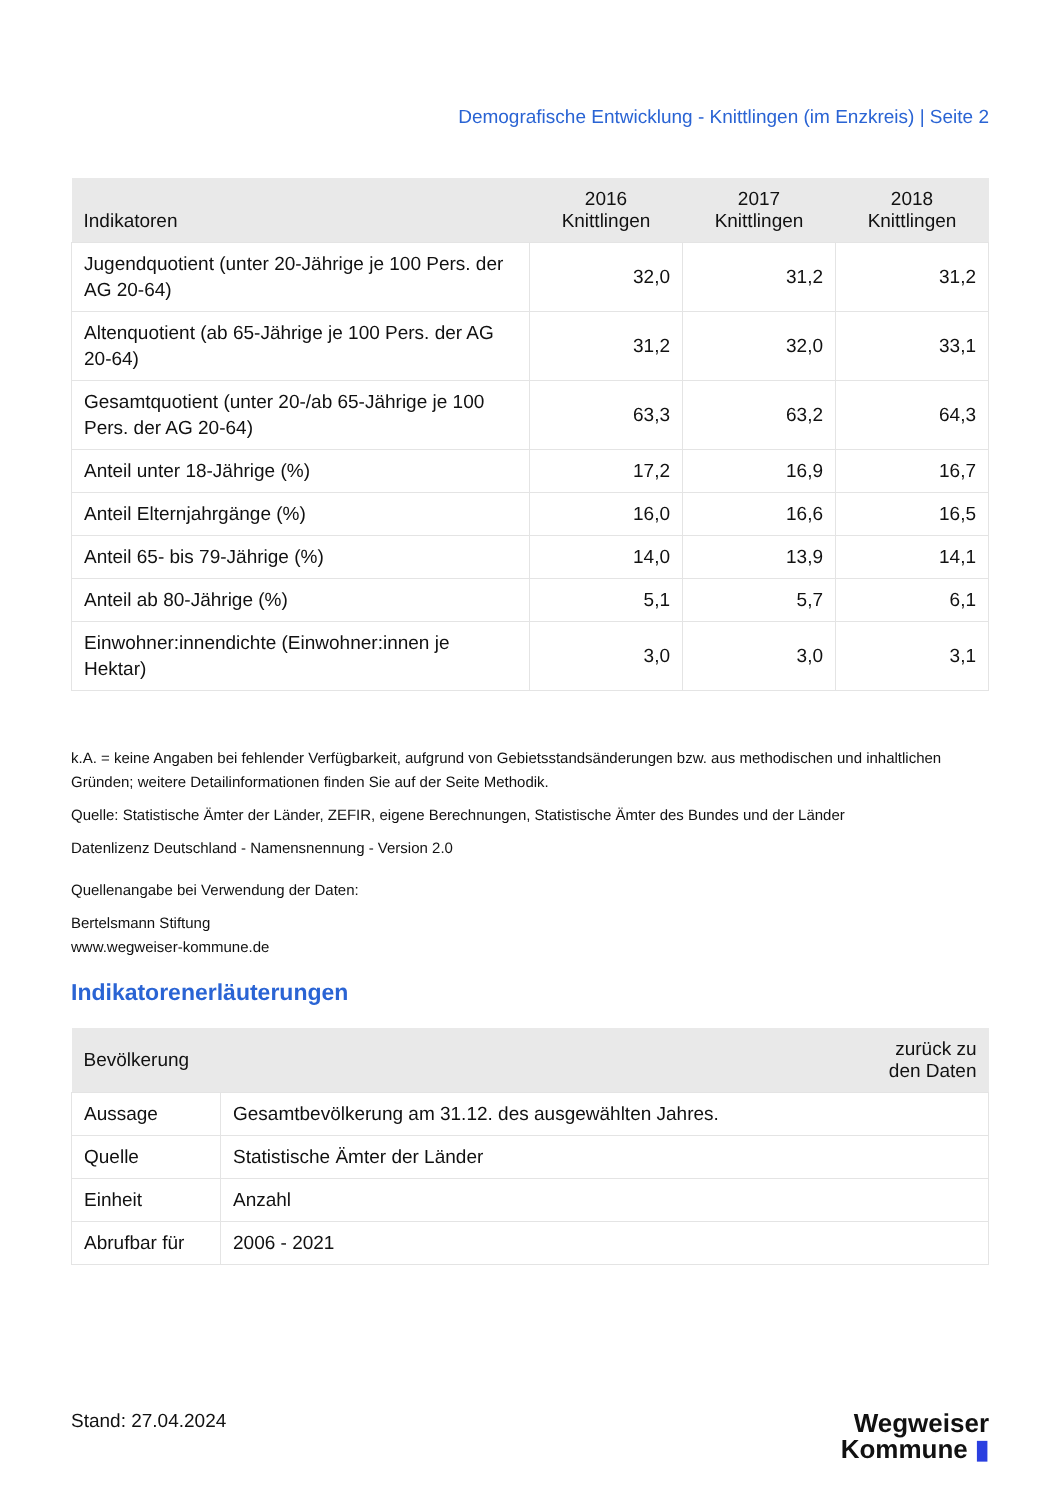Demografische Entwicklung - Knittlingen (im Enzkreis) | Seite 2
| Indikatoren | 2016 Knittlingen | 2017 Knittlingen | 2018 Knittlingen |
| --- | --- | --- | --- |
| Jugendquotient (unter 20-Jährige je 100 Pers. der AG 20-64) | 32,0 | 31,2 | 31,2 |
| Altenquotient (ab 65-Jährige je 100 Pers. der AG 20-64) | 31,2 | 32,0 | 33,1 |
| Gesamtquotient (unter 20-/ab 65-Jährige je 100 Pers. der AG 20-64) | 63,3 | 63,2 | 64,3 |
| Anteil unter 18-Jährige (%) | 17,2 | 16,9 | 16,7 |
| Anteil Elternjahrgänge (%) | 16,0 | 16,6 | 16,5 |
| Anteil 65- bis 79-Jährige (%) | 14,0 | 13,9 | 14,1 |
| Anteil ab 80-Jährige (%) | 5,1 | 5,7 | 6,1 |
| Einwohner:innendichte (Einwohner:innen je Hektar) | 3,0 | 3,0 | 3,1 |
k.A. = keine Angaben bei fehlender Verfügbarkeit, aufgrund von Gebietsstandsänderungen bzw. aus methodischen und inhaltlichen Gründen; weitere Detailinformationen finden Sie auf der Seite Methodik.
Quelle: Statistische Ämter der Länder, ZEFIR, eigene Berechnungen, Statistische Ämter des Bundes und der Länder
Datenlizenz Deutschland - Namensnennung - Version 2.0
Quellenangabe bei Verwendung der Daten:
Bertelsmann Stiftung
www.wegweiser-kommune.de
Indikatorenerläuterungen
| Bevölkerung | zurück zu den Daten |
| --- | --- |
| Aussage | Gesamtbevölkerung am 31.12. des ausgewählten Jahres. |
| Quelle | Statistische Ämter der Länder |
| Einheit | Anzahl |
| Abrufbar für | 2006 - 2021 |
Stand: 27.04.2024
Wegweiser
Kommune ▮